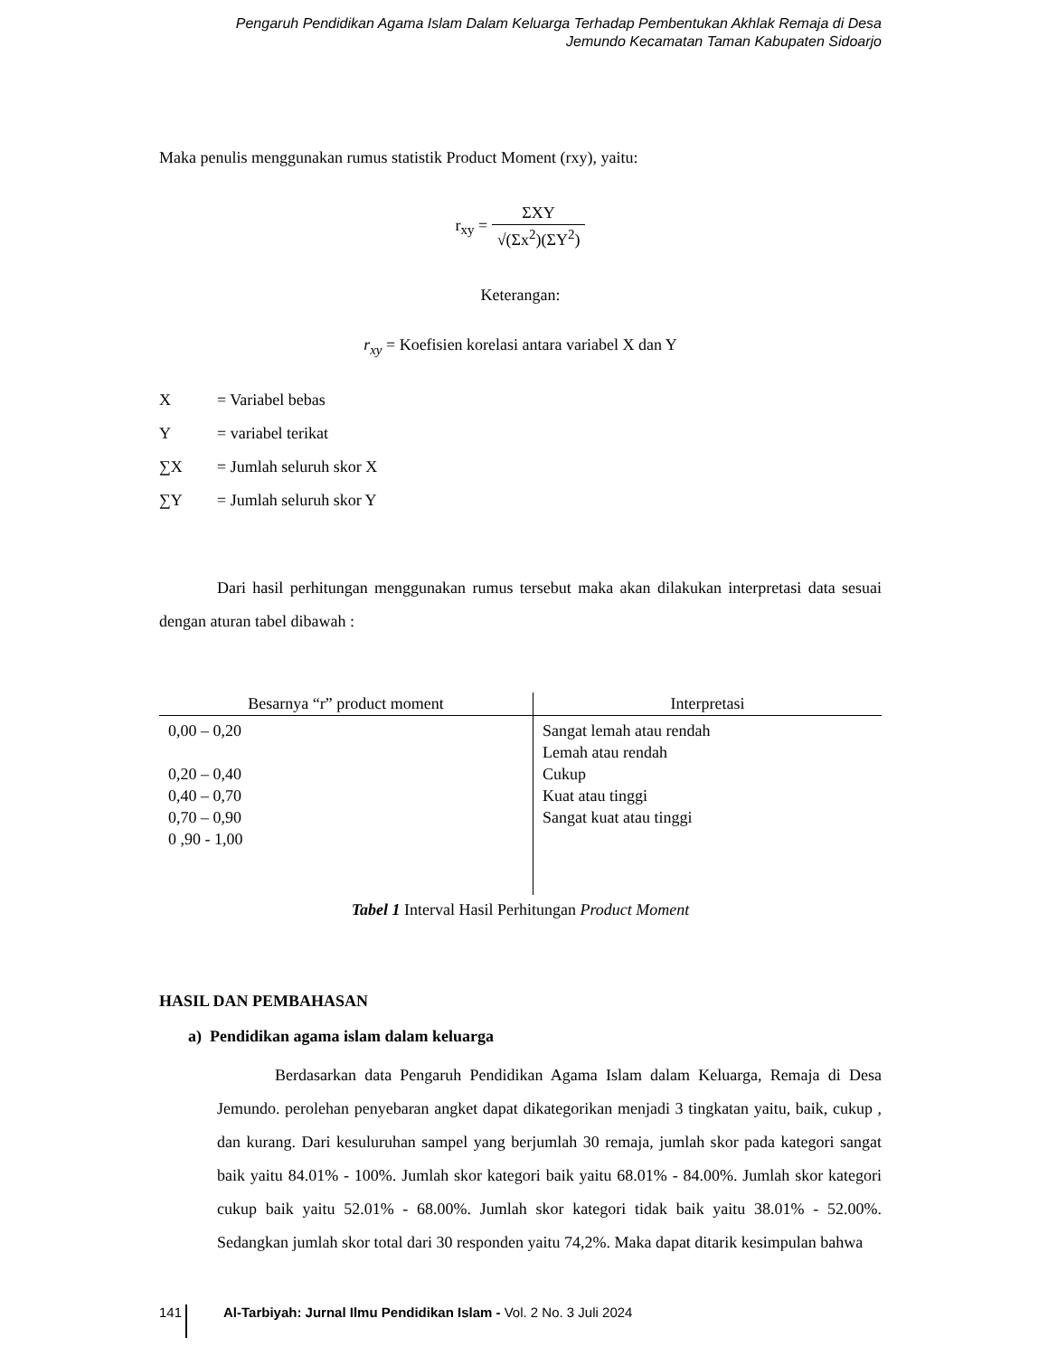Pengaruh Pendidikan Agama Islam Dalam Keluarga Terhadap Pembentukan Akhlak Remaja di Desa
Jemundo Kecamatan Taman Kabupaten Sidoarjo
Maka penulis menggunakan rumus statistik Product Moment (rxy), yaitu:
r<sub>xy</sub> = ΣXY √(Σx<sup>2</sup>)(ΣY<sup>2</sup>)
Keterangan:
r<sub>xy</sub> = Koefisien korelasi antara variabel X dan Y
X = Variabel bebas
Y = variabel terikat
∑X = Jumlah seluruh skor X
∑Y = Jumlah seluruh skor Y
Dari hasil perhitungan menggunakan rumus tersebut maka akan dilakukan interpretasi data sesuai dengan aturan tabel dibawah :
| Besarnya “r” product moment | Interpretasi |
| --- | --- |
| 0,00 – 0,20 0,20 – 0,40 0,40 – 0,70 0,70 – 0,90 0 ,90 - 1,00 | Sangat lemah atau rendah Lemah atau rendah Cukup Kuat atau tinggi Sangat kuat atau tinggi |
Tabel 1 Interval Hasil Perhitungan Product Moment
HASIL DAN PEMBAHASAN
a) Pendidikan agama islam dalam keluarga
Berdasarkan data Pengaruh Pendidikan Agama Islam dalam Keluarga, Remaja di Desa Jemundo. perolehan penyebaran angket dapat dikategorikan menjadi 3 tingkatan yaitu, baik, cukup , dan kurang. Dari kesuluruhan sampel yang berjumlah 30 remaja, jumlah skor pada kategori sangat baik yaitu 84.01% - 100%. Jumlah skor kategori baik yaitu 68.01% - 84.00%. Jumlah skor kategori cukup baik yaitu 52.01% - 68.00%. Jumlah skor kategori tidak baik yaitu 38.01% - 52.00%. Sedangkan jumlah skor total dari 30 responden yaitu 74,2%. Maka dapat ditarik kesimpulan bahwa
141 Al-Tarbiyah: Jurnal Ilmu Pendidikan Islam - Vol. 2 No. 3 Juli 2024